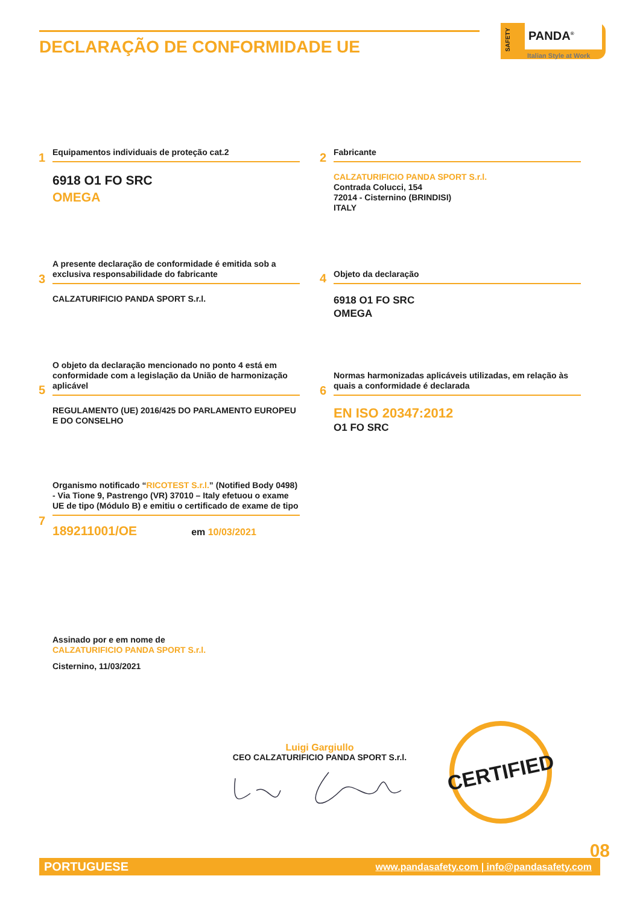DECLARAÇÃO DE CONFORMIDADE UE
PANDA<sup>®</sup>
Italian Style at Work
SAFETY
1
Equipamentos individuais de proteção cat.2
6918 O1 FO SRC
OMEGA
2
Fabricante
CALZATURIFICIO PANDA SPORT S.r.l.
Contrada Colucci, 154
72014 - Cisternino (BRINDISI)
ITALY
3
A presente declaração de conformidade é emitida sob a exclusiva responsabilidade do fabricante
CALZATURIFICIO PANDA SPORT S.r.l.
4
Objeto da declaração
6918 O1 FO SRC
OMEGA
5
O objeto da declaração mencionado no ponto 4 está em conformidade com a legislação da União de harmonização aplicável
REGULAMENTO (UE) 2016/425 DO PARLAMENTO EUROPEU E DO CONSELHO
6
Normas harmonizadas aplicáveis utilizadas, em relação às quais a conformidade é declarada
EN ISO 20347:2012
O1 FO SRC
7
Organismo notificado “RICOTEST S.r.l.” (Notified Body 0498) - Via Tione 9, Pastrengo (VR) 37010 – Italy efetuou o exame UE de tipo (Módulo B) e emitiu o certificado de exame de tipo
189211001/OE em 10/03/2021
Assinado por e em nome de
CALZATURIFICIO PANDA SPORT S.r.l.
Cisternino, 11/03/2021
Luigi Gargiullo
CEO CALZATURIFICIO PANDA SPORT S.r.l.
CERTIFIED
08
PORTUGUESE www.pandasafety.com | info@pandasafety.com